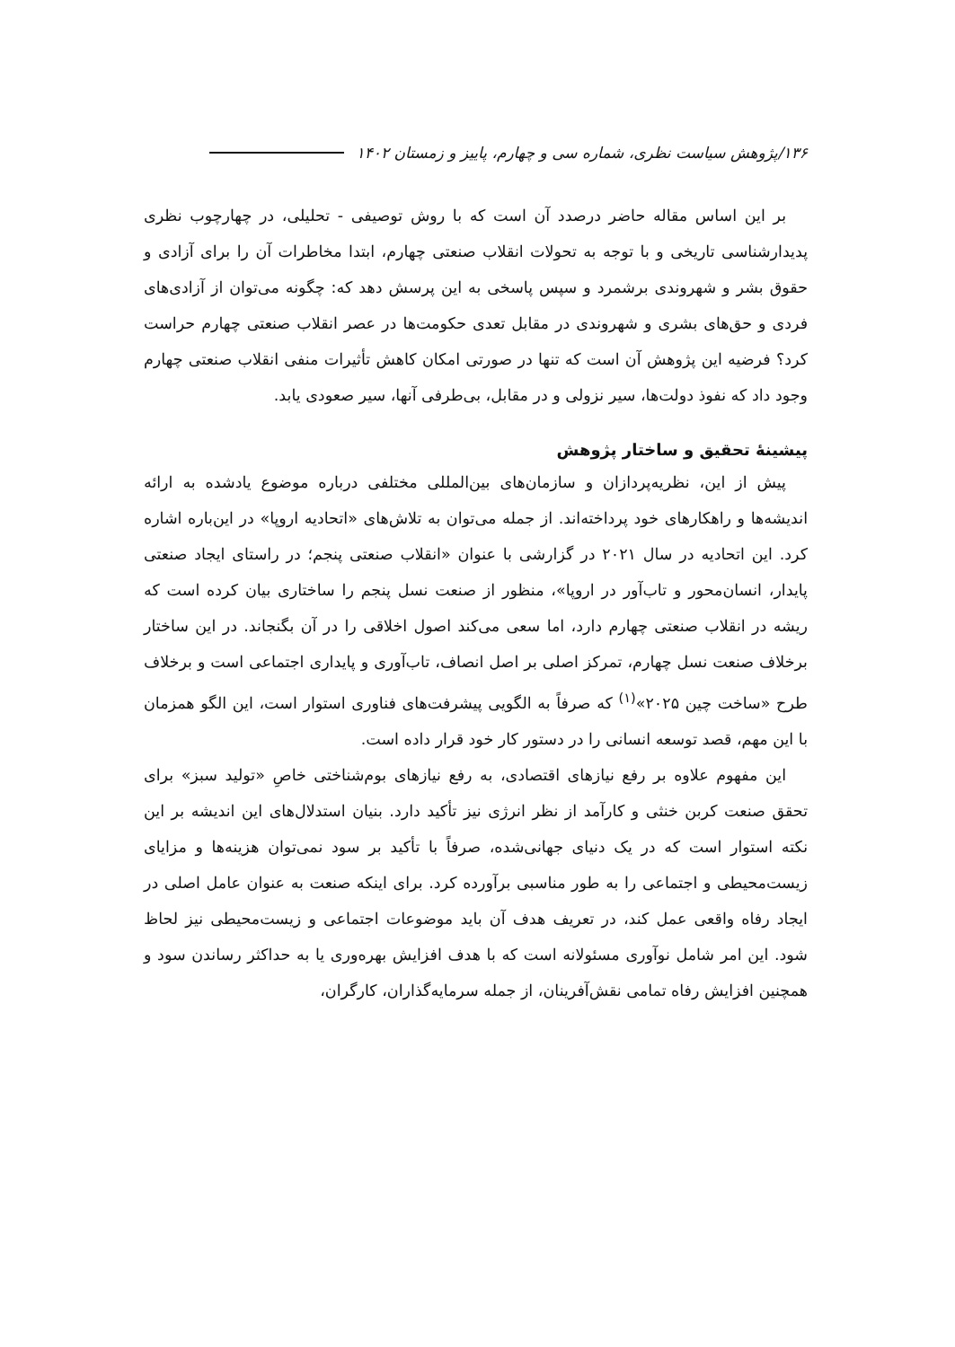۱۳۶/پژوهش سیاست نظری، شماره سی و چهارم، پاییز و زمستان ۱۴۰۲
بر این اساس مقاله حاضر درصدد آن است که با روش توصیفی - تحلیلی، در چهارچوب نظری پدیدارشناسی تاریخی و با توجه به تحولات انقلاب صنعتی چهارم، ابتدا مخاطرات آن را برای آزادی و حقوق بشر و شهروندی برشمرد و سپس پاسخی به این پرسش دهد که: چگونه می‌توان از آزادی‌های فردی و حق‌های بشری و شهروندی در مقابل تعدی حکومت‌ها در عصر انقلاب صنعتی چهارم حراست کرد؟ فرضیه این پژوهش آن است که تنها در صورتی امکان کاهش تأثیرات منفی انقلاب صنعتی چهارم وجود داد که نفوذ دولت‌ها، سیر نزولی و در مقابل، بی‌طرفی آنها، سیر صعودی یابد.
پیشینهٔ تحقیق و ساختار پژوهش
پیش از این، نظریه‌پردازان و سازمان‌های بین‌المللی مختلفی درباره موضوع یادشده به ارائه اندیشه‌ها و راهکارهای خود پرداخته‌اند. از جمله می‌توان به تلاش‌های «اتحادیه اروپا» در این‌باره اشاره کرد. این اتحادیه در سال ۲۰۲۱ در گزارشی با عنوان «انقلاب صنعتی پنجم؛ در راستای ایجاد صنعتی پایدار، انسان‌محور و تاب‌آور در اروپا»، منظور از صنعت نسل پنجم را ساختاری بیان کرده است که ریشه در انقلاب صنعتی چهارم دارد، اما سعی می‌کند اصول اخلاقی را در آن بگنجاند. در این ساختار برخلاف صنعت نسل چهارم، تمرکز اصلی بر اصل انصاف، تاب‌آوری و پایداری اجتماعی است و برخلاف طرح «ساخت چین ۲۰۲۵»<sup>(۱)</sup> که صرفاً به الگویی پیشرفت‌های فناوری استوار است، این الگو همزمان با این مهم، قصد توسعه انسانی را در دستور کار خود قرار داده است.
این مفهوم علاوه بر رفع نیازهای اقتصادی، به رفع نیازهای بوم‌شناختی خاصِ «تولید سبز» برای تحقق صنعت کربن خنثی و کارآمد از نظر انرژی نیز تأکید دارد. بنیان استدلال‌های این اندیشه بر این نکته استوار است که در یک دنیای جهانی‌شده، صرفاً با تأکید بر سود نمی‌توان هزینه‌ها و مزایای زیست‌محیطی و اجتماعی را به طور مناسبی برآورده کرد. برای اینکه صنعت به عنوان عامل اصلی در ایجاد رفاه واقعی عمل کند، در تعریف هدف آن باید موضوعات اجتماعی و زیست‌محیطی نیز لحاظ شود. این امر شامل نوآوری مسئولانه است که با هدف افزایش بهره‌وری یا به حداکثر رساندن سود و همچنین افزایش رفاه تمامی نقش‌آفرینان، از جمله سرمایه‌گذاران، کارگران،